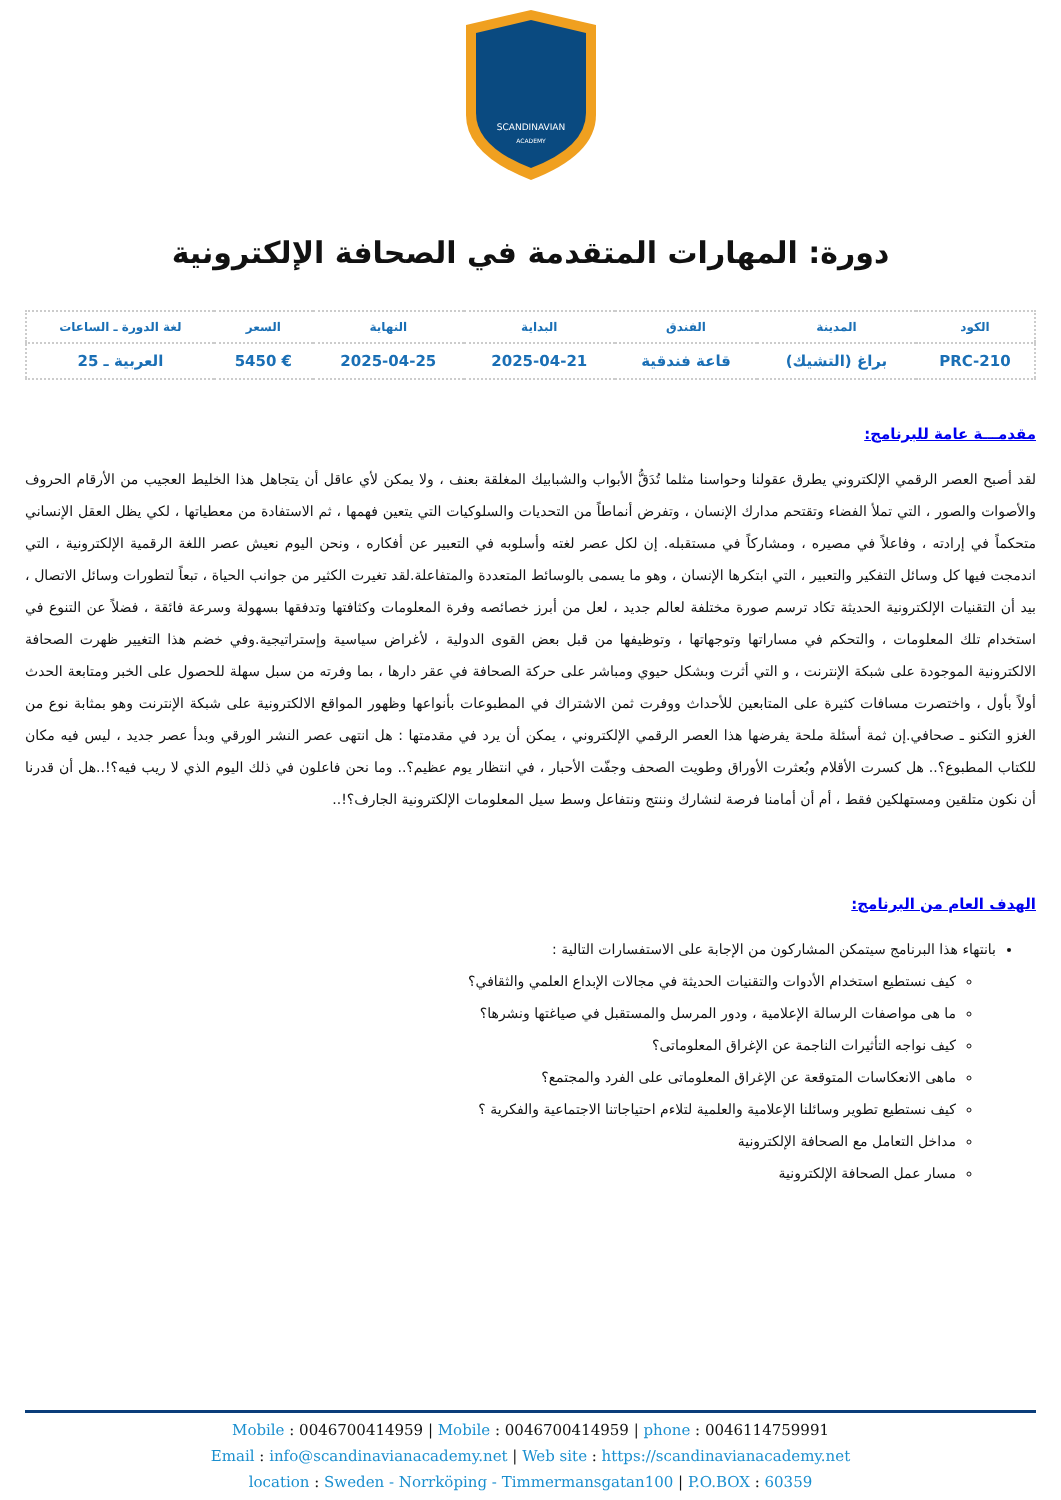SCANDINAVIAN
ACADEMY
دورة: المهارات المتقدمة في الصحافة الإلكترونية
| الكود | المدينة | الفندق | البداية | النهاية | السعر | لغة الدورة ـ الساعات |
| --- | --- | --- | --- | --- | --- | --- |
| PRC-210 | براغ (التشيك) | قاعة فندقية | 2025-04-21 | 2025-04-25 | € 5450 | العربية ـ 25 |
مقدمـــة عامة للبرنامج:
لقد أصبح العصر الرقمي الإلكتروني يطرق عقولنا وحواسنا مثلما تُدَقُّ الأبواب والشبابيك المغلقة بعنف ، ولا يمكن لأي عاقل أن يتجاهل هذا الخليط العجيب من الأرقام الحروف والأصوات والصور ، التي تملأ الفضاء وتقتحم مدارك الإنسان ، وتفرض أنماطاً من التحديات والسلوكيات التي يتعين فهمها ، ثم الاستفادة من معطياتها ، لكي يظل العقل الإنساني متحكماً في إرادته ، وفاعلاً في مصيره ، ومشاركاً في مستقبله. إن لكل عصر لغته وأسلوبه في التعبير عن أفكاره ، ونحن اليوم نعيش عصر اللغة الرقمية الإلكترونية ، التي اندمجت فيها كل وسائل التفكير والتعبير ، التي ابتكرها الإنسان ، وهو ما يسمى بالوسائط المتعددة والمتفاعلة.لقد تغيرت الكثير من جوانب الحياة ، تبعاً لتطورات وسائل الاتصال ، بيد أن التقنيات الإلكترونية الحديثة تكاد ترسم صورة مختلفة لعالم جديد ، لعل من أبرز خصائصه وفرة المعلومات وكثافتها وتدفقها بسهولة وسرعة فائقة ، فضلاً عن التنوع في استخدام تلك المعلومات ، والتحكم في مساراتها وتوجهاتها ، وتوظيفها من قبل بعض القوى الدولية ، لأغراض سياسية وإستراتيجية.وفي خضم هذا التغيير ظهرت الصحافة الالكترونية الموجودة على شبكة الإنترنت ، و التي أثرت وبشكل حيوي ومباشر على حركة الصحافة في عقر دارها ، بما وفرته من سبل سهلة للحصول على الخبر ومتابعة الحدث أولاً بأول ، واختصرت مسافات كثيرة على المتابعين للأحداث ووفرت ثمن الاشتراك في المطبوعات بأنواعها وظهور المواقع الالكترونية على شبكة الإنترنت وهو بمثابة نوع من الغزو التكنو ـ صحافي.إن ثمة أسئلة ملحة يفرضها هذا العصر الرقمي الإلكتروني ، يمكن أن يرد في مقدمتها : هل انتهى عصر النشر الورقي وبدأ عصر جديد ، ليس فيه مكان للكتاب المطبوع؟.. هل كسرت الأقلام وبُعثرت الأوراق وطويت الصحف وجفّت الأحبار ، في انتظار يوم عظيم؟.. وما نحن فاعلون في ذلك اليوم الذي لا ريب فيه؟!..هل أن قدرنا أن نكون متلقين ومستهلكين فقط ، أم أن أمامنا فرصة لنشارك وننتج ونتفاعل وسط سيل المعلومات الإلكترونية الجارف؟!..
الهدف العام من البرنامج:
بانتهاء هذا البرنامج سيتمكن المشاركون من الإجابة على الاستفسارات التالية :
كيف نستطيع استخدام الأدوات والتقنيات الحديثة في مجالات الإبداع العلمي والثقافي؟
ما هى مواصفات الرسالة الإعلامية ، ودور المرسل والمستقبل في صياغتها ونشرها؟
كيف نواجه التأثيرات الناجمة عن الإغراق المعلوماتى؟
ماهى الانعكاسات المتوقعة عن الإغراق المعلوماتى على الفرد والمجتمع؟
كيف نستطيع تطوير وسائلنا الإعلامية والعلمية لتلاءم احتياجاتنا الاجتماعية والفكرية ؟
مداخل التعامل مع الصحافة الإلكترونية
مسار عمل الصحافة الإلكترونية
Mobile : 0046700414959 | Mobile : 0046700414959 | phone : 0046114759991
Email : info@scandinavianacademy.net | Web site : https://scandinavianacademy.net
location : Sweden - Norrköping - Timmermansgatan100 | P.O.BOX : 60359